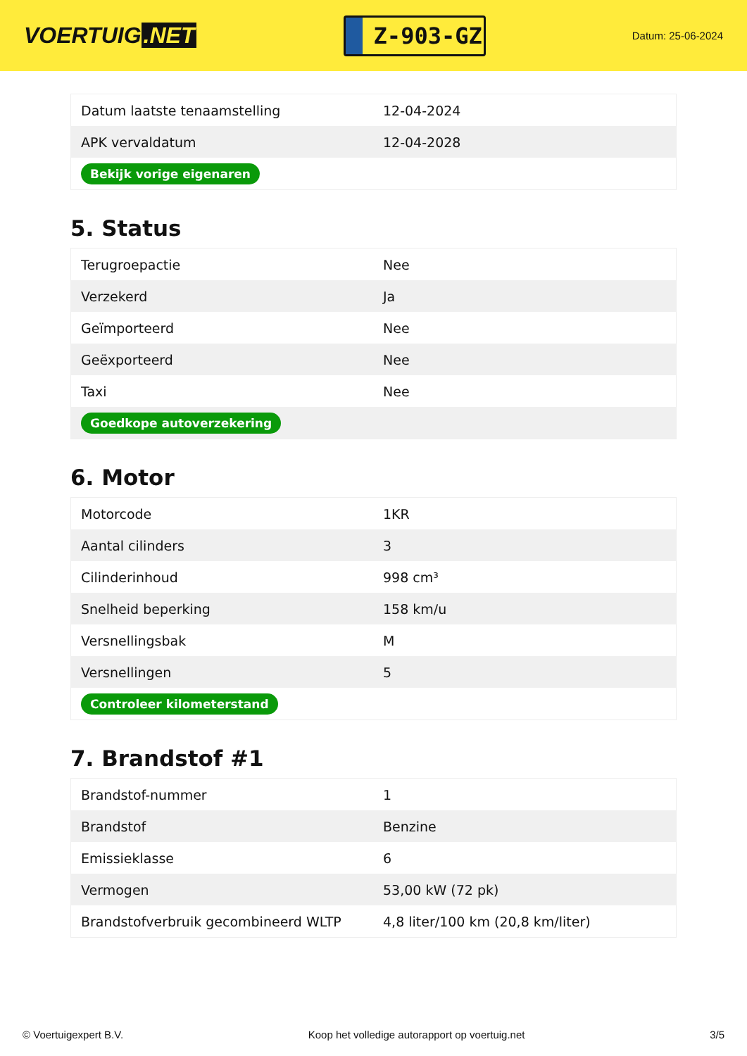VOERTUIG.NET
Z-903-GZ
Datum: 25-06-2024
| Datum laatste tenaamstelling | 12-04-2024 |
| APK vervaldatum | 12-04-2028 |
| Bekijk vorige eigenaren | |
5. Status
| Terugroepactie | Nee |
| Verzekerd | Ja |
| Geïmporteerd | Nee |
| Geëxporteerd | Nee |
| Taxi | Nee |
| Goedkope autoverzekering | |
6. Motor
| Motorcode | 1KR |
| Aantal cilinders | 3 |
| Cilinderinhoud | 998 cm³ |
| Snelheid beperking | 158 km/u |
| Versnellingsbak | M |
| Versnellingen | 5 |
| Controleer kilometerstand | |
7. Brandstof #1
| Brandstof-nummer | 1 |
| Brandstof | Benzine |
| Emissieklasse | 6 |
| Vermogen | 53,00 kW (72 pk) |
| Brandstofverbruik gecombineerd WLTP | 4,8 liter/100 km (20,8 km/liter) |
© Voertuigexpert B.V. Koop het volledige autorapport op voertuig.net 3/5